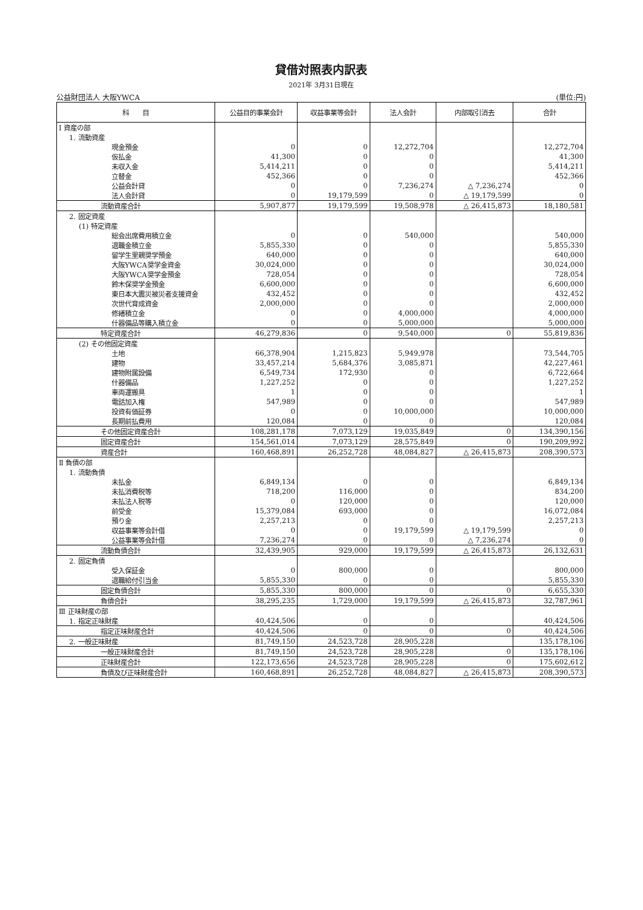貸借対照表内訳表
2021年 3月31日現在
公益財団法人 大阪YWCA (単位:円)
| 科 目 | 公益目的事業会計 | 収益事業等会計 | 法人会計 | 内部取引消去 | 合計 |
| --- | --- | --- | --- | --- | --- |
| Ⅰ 資産の部 | | | | | |
| 1. 流動資産 | | | | | |
| 現金預金 | 0 | 0 | 12,272,704 | | 12,272,704 |
| 仮払金 | 41,300 | 0 | 0 | | 41,300 |
| 未収入金 | 5,414,211 | 0 | 0 | | 5,414,211 |
| 立替金 | 452,366 | 0 | 0 | | 452,366 |
| 公益会計貸 | 0 | 0 | 7,236,274 | △ 7,236,274 | 0 |
| 法人会計貸 | 0 | 19,179,599 | 0 | △ 19,179,599 | 0 |
| 流動資産合計 | 5,907,877 | 19,179,599 | 19,508,978 | △ 26,415,873 | 18,180,581 |
| 2. 固定資産 | | | | | |
| (1) 特定資産 | | | | | |
| 総会出席費用積立金 | 0 | 0 | 540,000 | | 540,000 |
| 退職金積立金 | 5,855,330 | 0 | 0 | | 5,855,330 |
| 留学生里親奨学預金 | 640,000 | 0 | 0 | | 640,000 |
| 大阪YWCA奨学金資金 | 30,024,000 | 0 | 0 | | 30,024,000 |
| 大阪YWCA奨学金預金 | 728,054 | 0 | 0 | | 728,054 |
| 鈴木保奨学金預金 | 6,600,000 | 0 | 0 | | 6,600,000 |
| 東日本大震災被災者支援資金 | 432,452 | 0 | 0 | | 432,452 |
| 次世代育成資金 | 2,000,000 | 0 | 0 | | 2,000,000 |
| 修繕積立金 | 0 | 0 | 4,000,000 | | 4,000,000 |
| 什器備品等購入積立金 | 0 | 0 | 5,000,000 | | 5,000,000 |
| 特定資産合計 | 46,279,836 | 0 | 9,540,000 | 0 | 55,819,836 |
| (2) その他固定資産 | | | | | |
| 土地 | 66,378,904 | 1,215,823 | 5,949,978 | | 73,544,705 |
| 建物 | 33,457,214 | 5,684,376 | 3,085,871 | | 42,227,461 |
| 建物附属設備 | 6,549,734 | 172,930 | 0 | | 6,722,664 |
| 什器備品 | 1,227,252 | 0 | 0 | | 1,227,252 |
| 車両運搬具 | 1 | 0 | 0 | | 1 |
| 電話加入権 | 547,989 | 0 | 0 | | 547,989 |
| 投資有価証券 | 0 | 0 | 10,000,000 | | 10,000,000 |
| 長期前払費用 | 120,084 | 0 | 0 | | 120,084 |
| その他固定資産合計 | 108,281,178 | 7,073,129 | 19,035,849 | 0 | 134,390,156 |
| 固定資産合計 | 154,561,014 | 7,073,129 | 28,575,849 | 0 | 190,209,992 |
| 資産合計 | 160,468,891 | 26,252,728 | 48,084,827 | △ 26,415,873 | 208,390,573 |
| Ⅱ 負債の部 | | | | | |
| 1. 流動負債 | | | | | |
| 未払金 | 6,849,134 | 0 | 0 | | 6,849,134 |
| 未払消費税等 | 718,200 | 116,000 | 0 | | 834,200 |
| 未払法人税等 | 0 | 120,000 | 0 | | 120,000 |
| 前受金 | 15,379,084 | 693,000 | 0 | | 16,072,084 |
| 預り金 | 2,257,213 | 0 | 0 | | 2,257,213 |
| 収益事業等会計借 | 0 | 0 | 19,179,599 | △ 19,179,599 | 0 |
| 公益事業等会計借 | 7,236,274 | 0 | 0 | △ 7,236,274 | 0 |
| 流動負債合計 | 32,439,905 | 929,000 | 19,179,599 | △ 26,415,873 | 26,132,631 |
| 2. 固定負債 | | | | | |
| 受入保証金 | 0 | 800,000 | 0 | | 800,000 |
| 退職給付引当金 | 5,855,330 | 0 | 0 | | 5,855,330 |
| 固定負債合計 | 5,855,330 | 800,000 | 0 | 0 | 6,655,330 |
| 負債合計 | 38,295,235 | 1,729,000 | 19,179,599 | △ 26,415,873 | 32,787,961 |
| Ⅲ 正味財産の部 | | | | | |
| 1. 指定正味財産 | 40,424,506 | 0 | 0 | | 40,424,506 |
| 指定正味財産合計 | 40,424,506 | 0 | 0 | 0 | 40,424,506 |
| 2. 一般正味財産 | 81,749,150 | 24,523,728 | 28,905,228 | | 135,178,106 |
| 一般正味財産合計 | 81,749,150 | 24,523,728 | 28,905,228 | 0 | 135,178,106 |
| 正味財産合計 | 122,173,656 | 24,523,728 | 28,905,228 | 0 | 175,602,612 |
| 負債及び正味財産合計 | 160,468,891 | 26,252,728 | 48,084,827 | △ 26,415,873 | 208,390,573 |